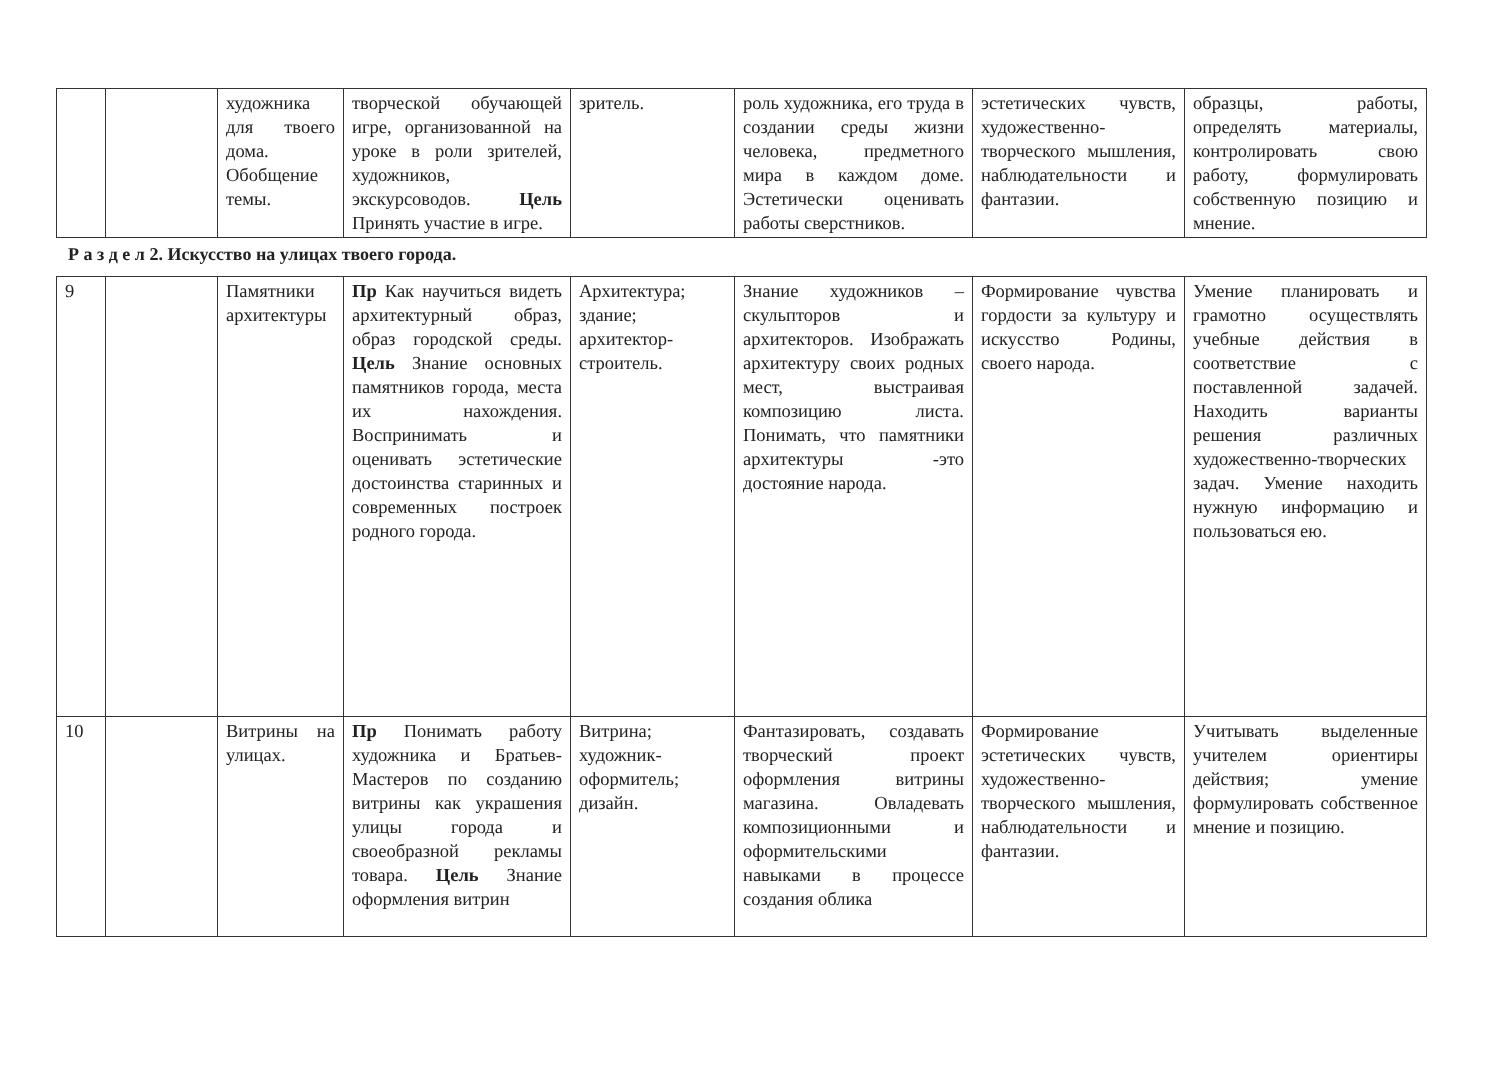| | | художника для твоего дома. Обобщение темы. | творческой обучающей игре, организованной на уроке в роли зрителей, художников, экскурсоводов. Цель Принять участие в игре. | зритель. | роль художника, его труда в создании среды жизни человека, предметного мира в каждом доме. Эстетически оценивать работы сверстников. | эстетических чувств, художественно-творческого мышления, наблюдательности и фантазии. | образцы, работы, определять материалы, контролировать свою работу, формулировать собственную позицию и мнение. |
Р а з д е л 2. Искусство на улицах твоего города.
| 9 | | Памятники архитектуры | Пр Как научиться видеть архитектурный образ, образ городской среды. Цель Знание основных памятников города, места их нахождения. Воспринимать и оценивать эстетические достоинства старинных и современных построек родного города. | Архитектура; здание; архитектор-строитель. | Знание художников – скульпторов и архитекторов. Изображать архитектуру своих родных мест, выстраивая композицию листа. Понимать, что памятники архитектуры -это достояние народа. | Формирование чувства гордости за культуру и искусство Родины, своего народа. | Умение планировать и грамотно осуществлять учебные действия в соответствие с поставленной задачей. Находить варианты решения различных художественно-творческих задач. Умение находить нужную информацию и пользоваться ею. |
| 10 | | Витрины на улицах. | Пр Понимать работу художника и Братьев-Мастеров по созданию витрины как украшения улицы города и своеобразной рекламы товара. Цель Знание оформления витрин | Витрина; художник-оформитель; дизайн. | Фантазировать, создавать творческий проект оформления витрины магазина. Овладевать композиционными и оформительскими навыками в процессе создания облика | Формирование эстетических чувств, художественно-творческого мышления, наблюдательности и фантазии. | Учитывать выделенные учителем ориентиры действия; умение формулировать собственное мнение и позицию. |